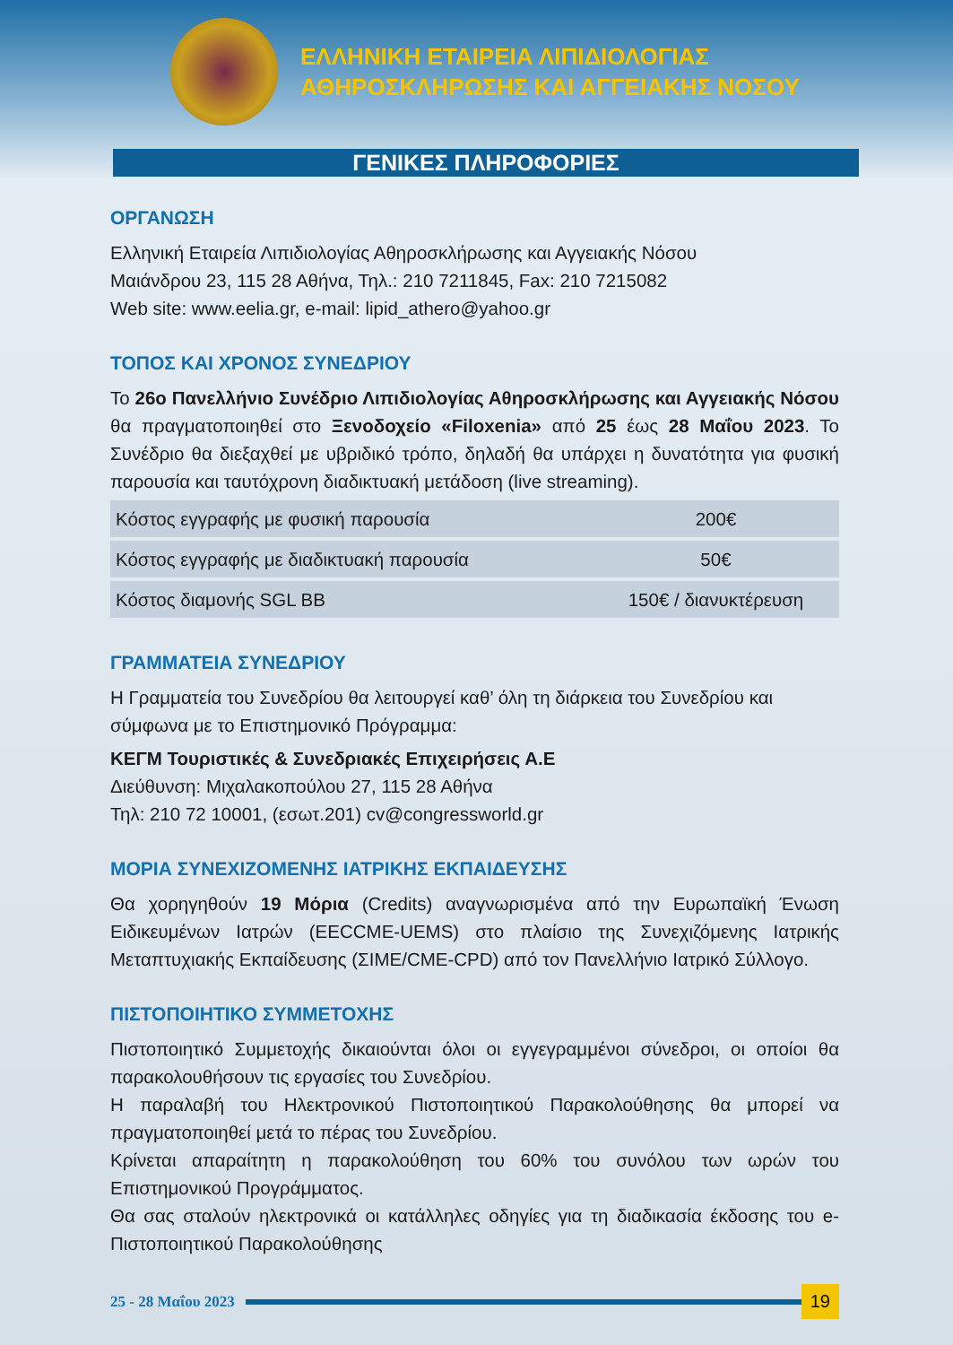ΕΛΛΗΝΙΚΗ ΕΤΑΙΡΕΙΑ ΛΙΠΙΔΙΟΛΟΓΙΑΣ
ΑΘΗΡΟΣΚΛΗΡΩΣΗΣ ΚΑΙ ΑΓΓΕΙΑΚΗΣ ΝΟΣΟΥ
ΓΕΝΙΚΕΣ ΠΛΗΡΟΦΟΡΙΕΣ
ΟΡΓΑΝΩΣΗ
Ελληνική Εταιρεία Λιπιδιολογίας Αθηροσκλήρωσης και Αγγειακής Νόσου
Μαιάνδρου 23, 115 28 Αθήνα, Τηλ.: 210 7211845, Fax: 210 7215082
Web site: www.eelia.gr, e-mail: lipid_athero@yahoo.gr
ΤΟΠΟΣ ΚΑΙ ΧΡΟΝΟΣ ΣΥΝΕΔΡΙΟΥ
Το 26ο Πανελλήνιο Συνέδριο Λιπιδιολογίας Αθηροσκλήρωσης και Αγγειακής Νόσου θα πραγματοποιηθεί στο Ξενοδοχείο «Filoxenia» από 25 έως 28 Μαΐου 2023. Το Συνέδριο θα διεξαχθεί με υβριδικό τρόπο, δηλαδή θα υπάρχει η δυνατότητα για φυσική παρουσία και ταυτόχρονη διαδικτυακή μετάδοση (live streaming).
| Κόστος εγγραφής με φυσική παρουσία | 200€ |
| Κόστος εγγραφής με διαδικτυακή παρουσία | 50€ |
| Κόστος διαμονής SGL BB | 150€ / διανυκτέρευση |
ΓΡΑΜΜΑΤΕΙΑ ΣΥΝΕΔΡΙΟΥ
Η Γραμματεία του Συνεδρίου θα λειτουργεί καθ’ όλη τη διάρκεια του Συνεδρίου και σύμφωνα με το Επιστημονικό Πρόγραμμα:
ΚΕΓΜ Τουριστικές & Συνεδριακές Επιχειρήσεις Α.Ε
Διεύθυνση: Μιχαλακοπούλου 27, 115 28 Αθήνα
Τηλ: 210 72 10001, (εσωτ.201) cv@congressworld.gr
ΜΟΡΙΑ ΣΥΝΕΧΙΖΟΜΕΝΗΣ ΙΑΤΡΙΚΗΣ ΕΚΠΑΙΔΕΥΣΗΣ
Θα χορηγηθούν 19 Μόρια (Credits) αναγνωρισμένα από την Ευρωπαϊκή Ένωση Ειδικευμένων Ιατρών (EECCME-UEMS) στο πλαίσιο της Συνεχιζόμενης Ιατρικής Μεταπτυχιακής Εκπαίδευσης (ΣΙΜΕ/CME-CPD) από τον Πανελλήνιο Ιατρικό Σύλλογο.
ΠΙΣΤΟΠΟΙΗΤΙΚΟ ΣΥΜΜΕΤΟΧΗΣ
Πιστοποιητικό Συμμετοχής δικαιούνται όλοι οι εγγεγραμμένοι σύνεδροι, οι οποίοι θα παρακολουθήσουν τις εργασίες του Συνεδρίου.
Η παραλαβή του Ηλεκτρονικού Πιστοποιητικού Παρακολούθησης θα μπορεί να πραγματοποιηθεί μετά το πέρας του Συνεδρίου.
Κρίνεται απαραίτητη η παρακολούθηση του 60% του συνόλου των ωρών του Επιστημονικού Προγράμματος.
Θα σας σταλούν ηλεκτρονικά οι κατάλληλες οδηγίες για τη διαδικασία έκδοσης του e- Πιστοποιητικού Παρακολούθησης
25 - 28 Μαΐου 2023
19